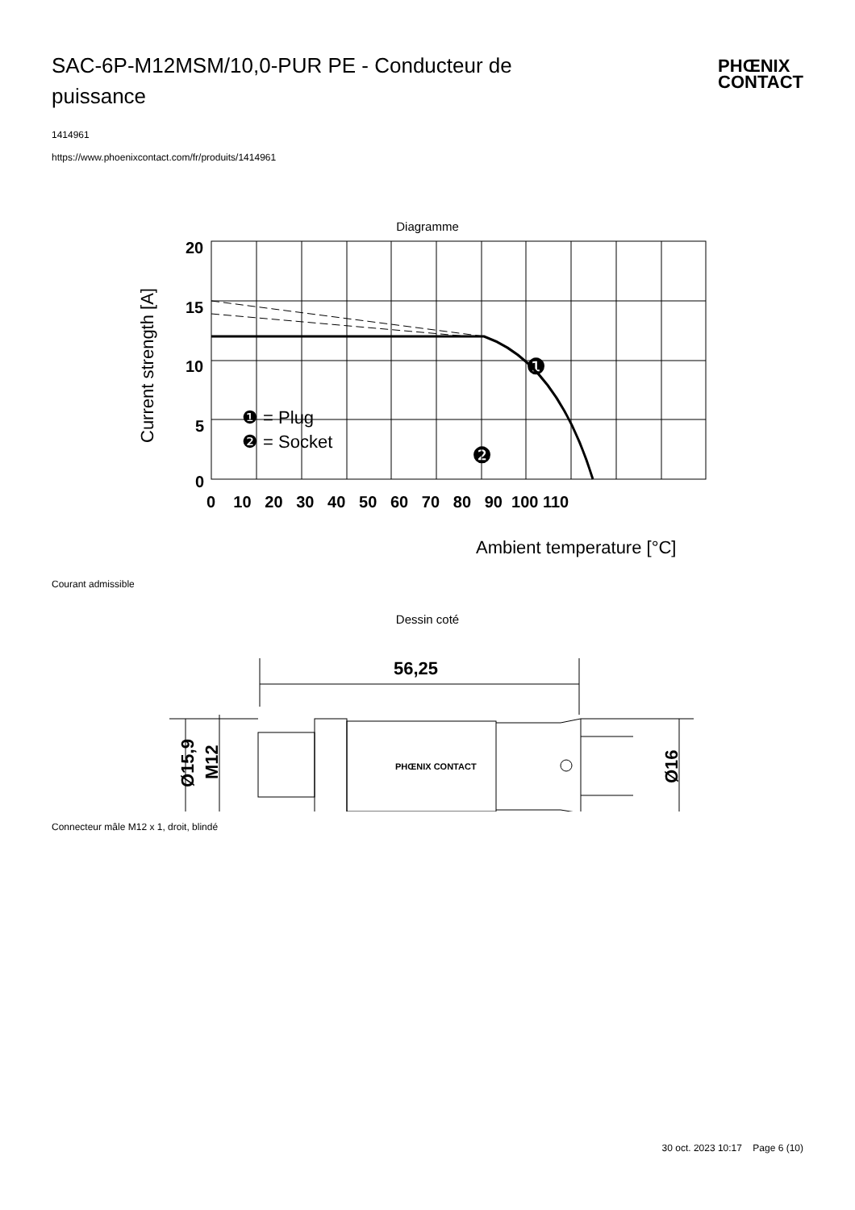SAC-6P-M12MSM/10,0-PUR PE - Conducteur de puissance
PHŒNIX
CONTACT
1414961
https://www.phoenixcontact.com/fr/produits/1414961
Diagramme
20
15
10
5
0
0 10 20 30 40 50 60 70 80 90 100 110
Current strength [A]
Ambient temperature [°C]
❶ = Plug
❷ = Socket
❶
❷
Courant admissible
Dessin coté
56,25
Ø15,9
M12
Ø16
PHŒNIX CONTACT
Connecteur mâle M12 x 1, droit, blindé
30 oct. 2023 10:17 Page 6 (10)